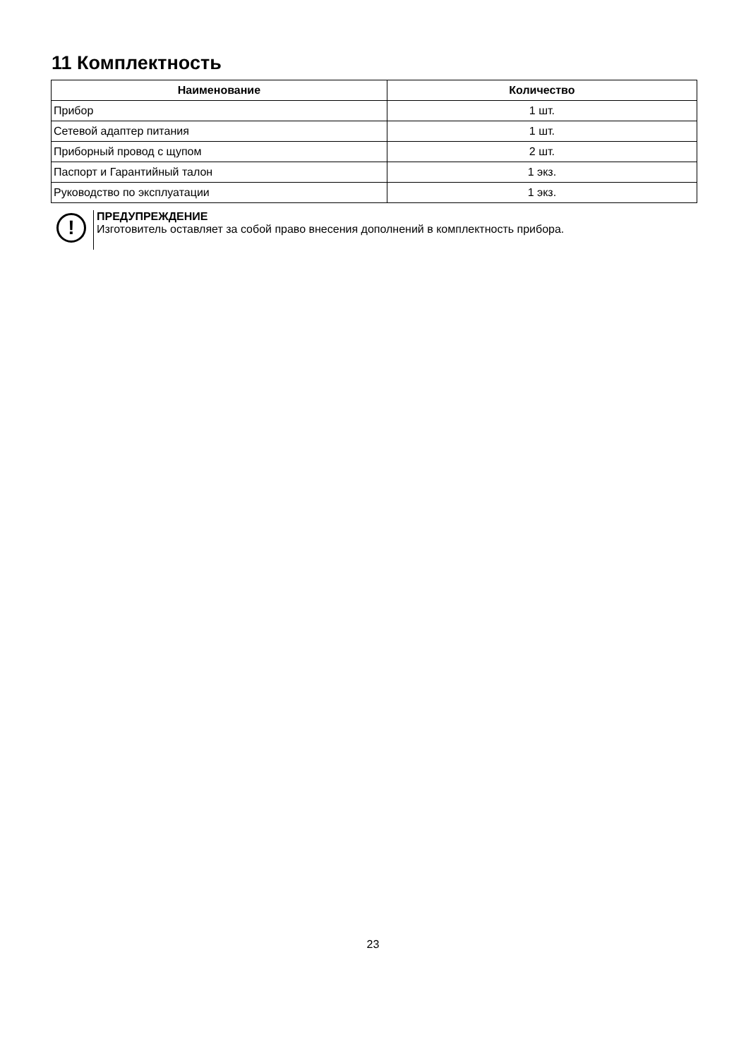11 Комплектность
| Наименование | Количество |
| --- | --- |
| Прибор | 1 шт. |
| Сетевой адаптер питания | 1 шт. |
| Приборный провод с щупом | 2 шт. |
| Паспорт и Гарантийный талон | 1 экз. |
| Руководство по эксплуатации | 1 экз. |
!
ПРЕДУПРЕЖДЕНИЕ
Изготовитель оставляет за собой право внесения дополнений в комплектность прибора.
23